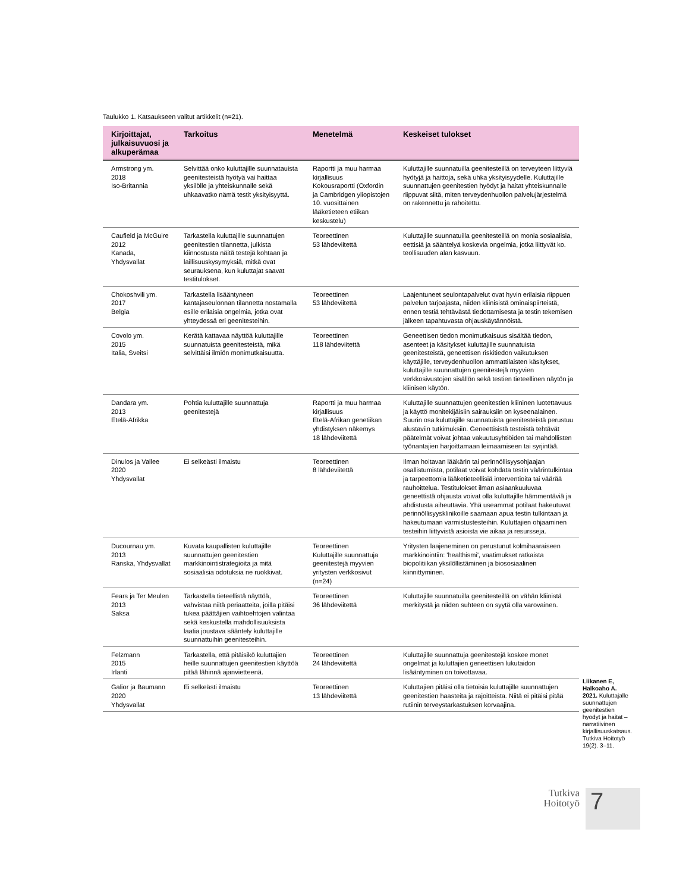Taulukko 1. Katsaukseen valitut artikkelit (n=21).
| Kirjoittajat, julkaisuvuosi ja alkuperämaa | Tarkoitus | Menetelmä | Keskeiset tulokset |
| --- | --- | --- | --- |
| Armstrong ym. 2018 Iso-Britannia | Selvittää onko kuluttajille suunnatauista geenitesteistä hyötyä vai haittaa yksilölle ja yhteiskunnalle sekä uhkaavatko nämä testit yksityisyyttä. | Raportti ja muu harmaa kirjallisuus Kokousraportti (Oxfordin ja Cambridgen yliopistojen 10. vuosittainen lääketieteen etiikan keskustelu) | Kuluttajille suunnatuilla geenitesteillä on terveyteen liittyviä hyötyjä ja haittoja, sekä uhka yksityisyydelle. Kuluttajille suunnattujen geenitestien hyödyt ja haitat yhteiskunnalle riippuvat siitä, miten terveydenhuollon palvelujärjestelmä on rakennettu ja rahoitettu. |
| Caufield ja McGuire 2012 Kanada, Yhdysvallat | Tarkastella kuluttajille suunnattujen geenitestien tilannetta, julkista kiinnostusta näitä testejä kohtaan ja laillisuuskysymyksiä, mitkä ovat seurauksena, kun kuluttajat saavat testitulokset. | Teoreettinen 53 lähdeviitettä | Kuluttajille suunnatuilla geenitesteillä on monia sosiaalisia, eettisiä ja sääntelyä koskevia ongelmia, jotka liittyvät ko. teollisuuden alan kasvuun. |
| Chokoshvili ym. 2017 Belgia | Tarkastella lisääntyneen kantajaseulonnan tilannetta nostamalla esille erilaisia ongelmia, jotka ovat yhteydessä eri geenitesteihin. | Teoreettinen 53 lähdeviitettä | Laajentuneet seulontapalvelut ovat hyvin erilaisia riippuen palvelun tarjoajasta, niiden kliinisistä ominaispiirteistä, ennen testiä tehtävästä tiedottamisesta ja testin tekemisen jälkeen tapahtuvasta ohjauskäytännöistä. |
| Covolo ym. 2015 Italia, Sveitsi | Kerätä kattavaa näyttöä kuluttajille suunnatuista geenitesteistä, mikä selvittäisi ilmiön monimutkaisuutta. | Teoreettinen 118 lähdeviitettä | Geneettisen tiedon monimutkaisuus sisältää tiedon, asenteet ja käsitykset kuluttajille suunnatuista geenitesteistä, geneettisen riskitiedon vaikutuksen käyttäjille, terveydenhuollon ammattilaisten käsitykset, kuluttajille suunnattujen geenitestejä myyvien verkkosivustojen sisällön sekä testien tieteellinen näytön ja kliinisen käytön. |
| Dandara ym. 2013 Etelä-Afrikka | Pohtia kuluttajille suunnattuja geenitestejä | Raportti ja muu harmaa kirjallisuus Etelä-Afrikan genetiikan yhdistyksen näkemys 18 lähdeviitettä | Kuluttajille suunnattujen geenitestien kliininen luotettavuus ja käyttö monitekijäisiin sairauksiin on kyseenalainen. Suurin osa kuluttajille suunnatuista geenitesteistä perustuu alustaviin tutkimuksiin. Geneettisistä testeistä tehtävät päätelmät voivat johtaa vakuutusyhtiöiden tai mahdollisten työnantajien harjoittamaan leimaamiseen tai syrjintää. |
| Dinulos ja Vallee 2020 Yhdysvallat | Ei selkeästi ilmaistu | Teoreettinen 8 lähdeviitettä | Ilman hoitavan lääkärin tai perinnöllisyysohjaajan osallistumista, potilaat voivat kohdata testin väärintulkintaa ja tarpeettomia lääketieteellisiä interventioita tai väärää rauhoittelua. Testitulokset ilman asiaankuuluvaa geneettistä ohjausta voivat olla kuluttajille hämmentäviä ja ahdistusta aiheuttavia. Yhä useammat potilaat hakeutuvat perinnöllisyysklinikoille saamaan apua testin tulkintaan ja hakeutumaan varmistustesteihin. Kuluttajien ohjaaminen testeihin liittyvistä asioista vie aikaa ja resursseja. |
| Ducournau ym. 2013 Ranska, Yhdysvallat | Kuvata kaupallisten kuluttajille suunnattujen geenitestien markkinointistrategioita ja mitä sosiaalisia odotuksia ne ruokkivat. | Teoreettinen Kuluttajille suunnattuja geenitestejä myyvien yritysten verkkosivut (n=24) | Yritysten laajeneminen on perustunut kolmihaaraiseen markkinointiin: 'healthismi', vaatimukset ratkaista biopolitiikan yksilöllistäminen ja biososiaalinen kiinnittyminen. |
| Fears ja Ter Meulen 2013 Saksa | Tarkastella tieteellistä näyttöä, vahvistaa niitä periaatteita, joilla pitäisi tukea päättäjien vaihtoehtojen valintaa sekä keskustella mahdollisuuksista laatia joustava sääntely kuluttajille suunnattuihin geenitesteihin. | Teoreettinen 36 lähdeviitettä | Kuluttajille suunnatuilla geenitesteillä on vähän kliinistä merkitystä ja niiden suhteen on syytä olla varovainen. |
| Felzmann 2015 Irlanti | Tarkastella, että pitäisikö kuluttajien heille suunnattujen geenitestien käyttöä pitää lähinnä ajanvietteenä. | Teoreettinen 24 lähdeviitettä | Kuluttajille suunnattuja geenitestejä koskee monet ongelmat ja kuluttajien geneettisen lukutaidon lisääntyminen on toivottavaa. |
| Galior ja Baumann 2020 Yhdysvallat | Ei selkeästi ilmaistu | Teoreettinen 13 lähdeviitettä | Kuluttajien pitäisi olla tietoisia kuluttajille suunnattujen geenitestien haasteita ja rajoitteista. Niitä ei pitäisi pitää rutiinin terveystarkastuksen korvaajina. |
Liikanen E, Halkoaho A. 2021. Kuluttajalle suunnattujen geenitestien hyödyt ja haitat – narratiivinen kirjallisuuskatsaus. Tutkiva Hoitotyö 19(2). 3–11.
Tutkiva Hoitotyö
7